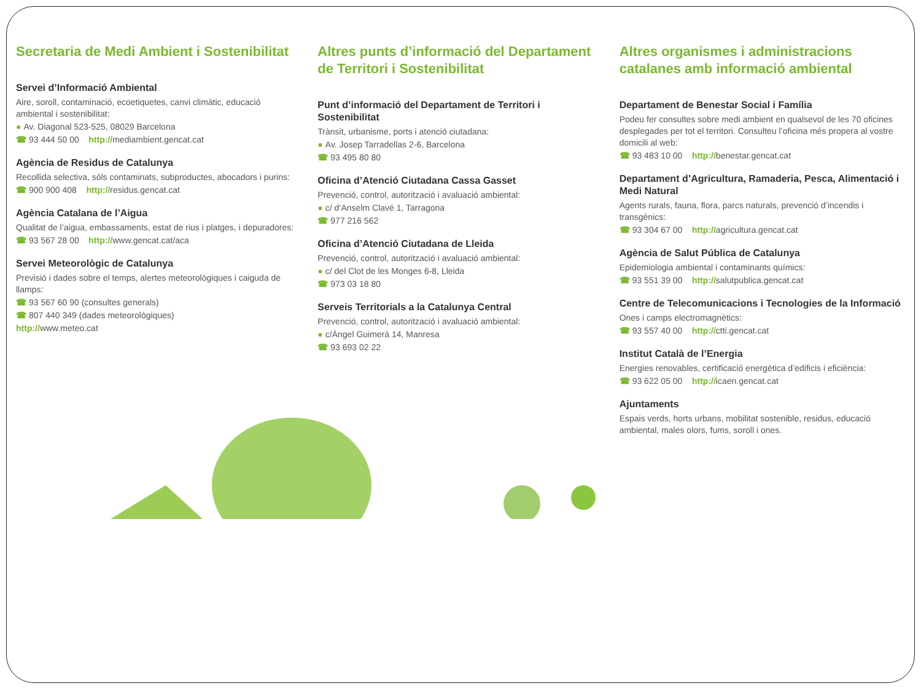Secretaria de Medi Ambient i Sostenibilitat
Servei d’Informació Ambiental
Aire, soroll, contaminació, ecoetiquetes, canvi climàtic, educació ambiental i sostenibilitat:
● Av. Diagonal 523-525, 08029 Barcelona
☎ 93 444 50 00 http://mediambient.gencat.cat
Agència de Residus de Catalunya
Recollida selectiva, sòls contaminats, subproductes, abocadors i purins:
☎ 900 900 408 http://residus.gencat.cat
Agència Catalana de l’Aigua
Qualitat de l’aigua, embassaments, estat de rius i platges, i depuradores:
☎ 93 567 28 00 http://www.gencat.cat/aca
Servei Meteorològic de Catalunya
Previsió i dades sobre el temps, alertes meteorològiques i caiguda de llamps:
☎ 93 567 60 90 (consultes generals)
☎ 807 440 349 (dades meteorològiques)
http://www.meteo.cat
Altres punts d’informació del Departament de Territori i Sostenibilitat
Punt d’informació del Departament de Territori i Sostenibilitat
Trànsit, urbanisme, ports i atenció ciutadana:
● Av. Josep Tarradellas 2-6, Barcelona
☎ 93 495 80 80
Oficina d’Atenció Ciutadana Cassa Gasset
Prevenció, control, autorització i avaluació ambiental:
● c/ d’Anselm Clavé 1, Tarragona
☎ 977 216 562
Oficina d’Atenció Ciutadana de Lleida
Prevenció, control, autorització i avaluació ambiental:
● c/ del Clot de les Monges 6-8, Lleida
☎ 973 03 18 80
Serveis Territorials a la Catalunya Central
Prevenció, control, autorització i avaluació ambiental:
● c/Àngel Guimerà 14, Manresa
☎ 93 693 02 22
Altres organismes i administracions catalanes amb informació ambiental
Departament de Benestar Social i Família
Podeu fer consultes sobre medi ambient en qualsevol de les 70 oficines desplegades per tot el territori. Consulteu l’oficina més propera al vostre domicili al web:
☎ 93 483 10 00 http://benestar.gencat.cat
Departament d’Agricultura, Ramaderia, Pesca, Alimentació i Medi Natural
Agents rurals, fauna, flora, parcs naturals, prevenció d’incendis i transgènics:
☎ 93 304 67 00 http://agricultura.gencat.cat
Agència de Salut Pública de Catalunya
Epidemiologia ambiental i contaminants químics:
☎ 93 551 39 00 http://salutpublica.gencat.cat
Centre de Telecomunicacions i Tecnologies de la Informació
Ones i camps electromagnètics:
☎ 93 557 40 00 http://ctti.gencat.cat
Institut Català de l’Energia
Energies renovables, certificació energètica d’edificis i eficiència:
☎ 93 622 05 00 http://icaen.gencat.cat
Ajuntaments
Espais verds, horts urbans, mobilitat sostenible, residus, educació ambiental, males olors, fums, soroll i ones.